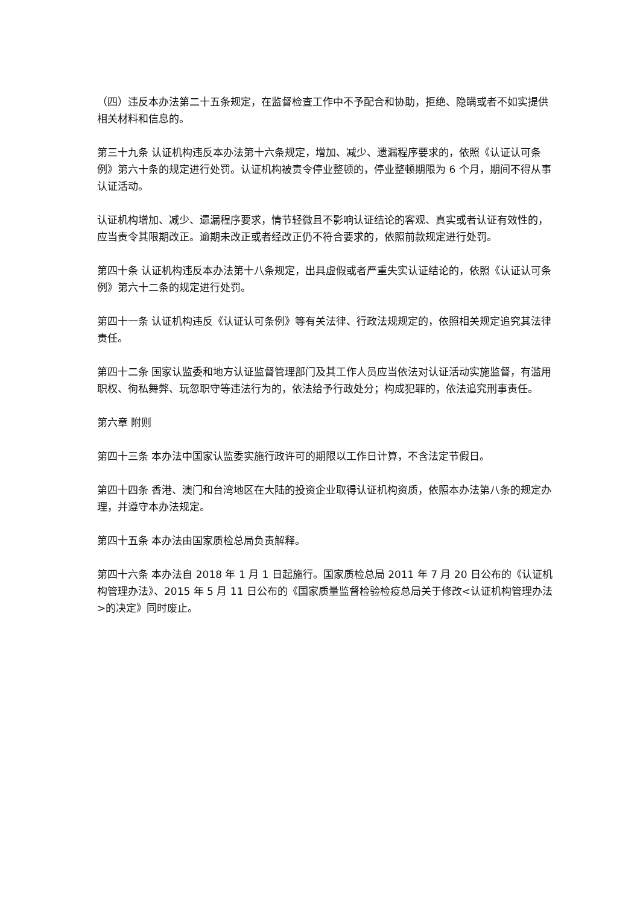（四）违反本办法第二十五条规定，在监督检查工作中不予配合和协助，拒绝、隐瞒或者不如实提供相关材料和信息的。
第三十九条 认证机构违反本办法第十六条规定，增加、减少、遗漏程序要求的，依照《认证认可条例》第六十条的规定进行处罚。认证机构被责令停业整顿的，停业整顿期限为 6 个月，期间不得从事认证活动。
认证机构增加、减少、遗漏程序要求，情节轻微且不影响认证结论的客观、真实或者认证有效性的，应当责令其限期改正。逾期未改正或者经改正仍不符合要求的，依照前款规定进行处罚。
第四十条 认证机构违反本办法第十八条规定，出具虚假或者严重失实认证结论的，依照《认证认可条例》第六十二条的规定进行处罚。
第四十一条 认证机构违反《认证认可条例》等有关法律、行政法规规定的，依照相关规定追究其法律责任。
第四十二条 国家认监委和地方认证监督管理部门及其工作人员应当依法对认证活动实施监督，有滥用职权、徇私舞弊、玩忽职守等违法行为的，依法给予行政处分；构成犯罪的，依法追究刑事责任。
第六章 附则
第四十三条 本办法中国家认监委实施行政许可的期限以工作日计算，不含法定节假日。
第四十四条 香港、澳门和台湾地区在大陆的投资企业取得认证机构资质，依照本办法第八条的规定办理，并遵守本办法规定。
第四十五条 本办法由国家质检总局负责解释。
第四十六条 本办法自 2018 年 1 月 1 日起施行。国家质检总局 2011 年 7 月 20 日公布的《认证机构管理办法》、2015 年 5 月 11 日公布的《国家质量监督检验检疫总局关于修改<认证机构管理办法>的决定》同时废止。